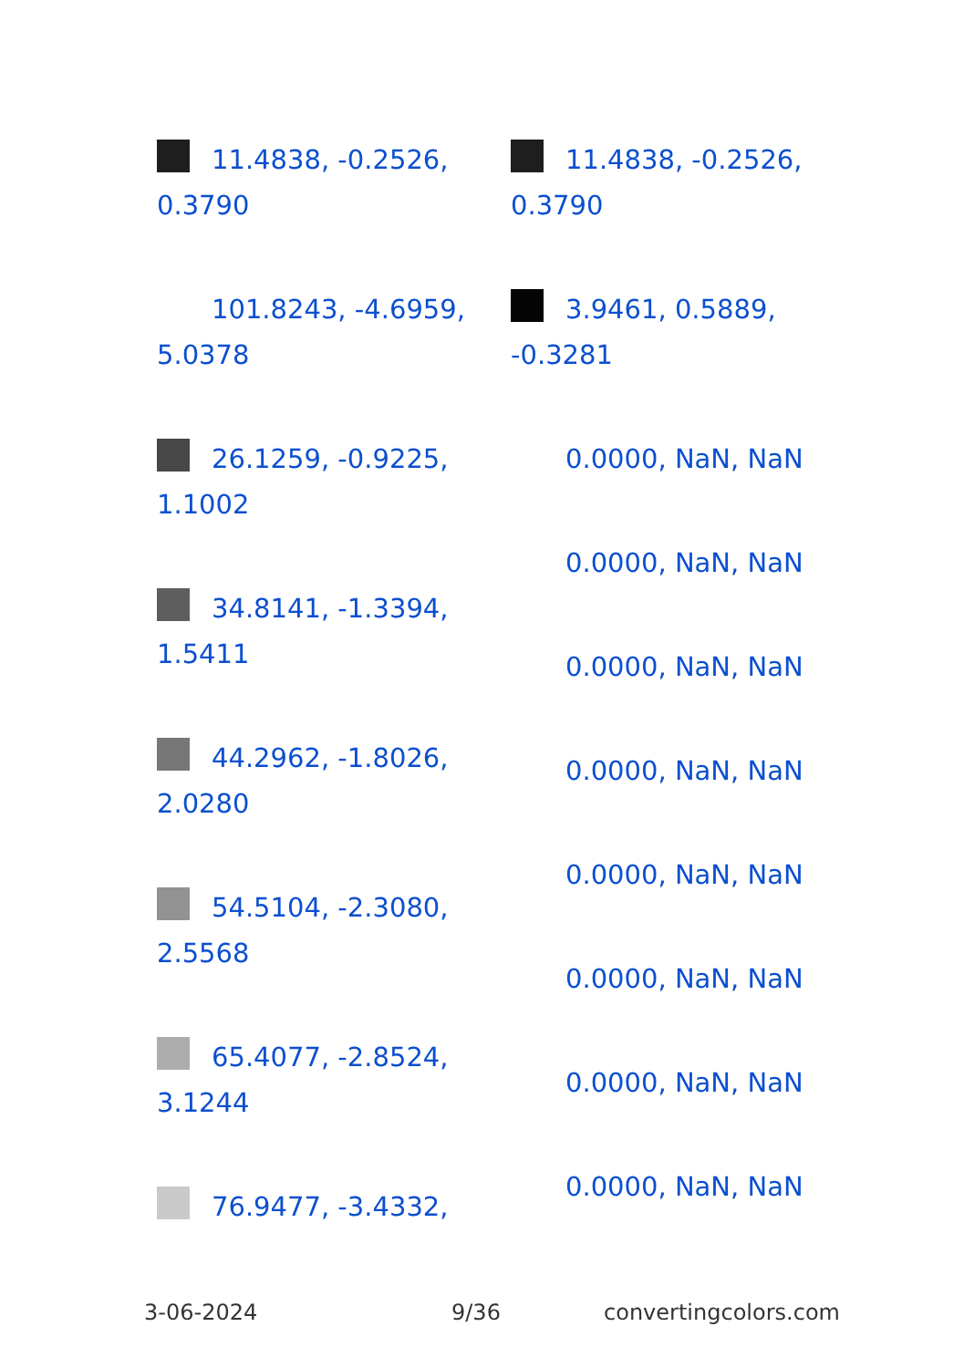11.4838, -0.2526, 0.3790
101.8243, -4.6959, 5.0378
26.1259, -0.9225, 1.1002
34.8141, -1.3394, 1.5411
44.2962, -1.8026, 2.0280
54.5104, -2.3080, 2.5568
65.4077, -2.8524, 3.1244
76.9477, -3.4332,
11.4838, -0.2526, 0.3790
3.9461, 0.5889, -0.3281
0.0000, NaN, NaN
0.0000, NaN, NaN
0.0000, NaN, NaN
0.0000, NaN, NaN
0.0000, NaN, NaN
0.0000, NaN, NaN
0.0000, NaN, NaN
0.0000, NaN, NaN
3-06-2024 9/36 convertingcolors.com